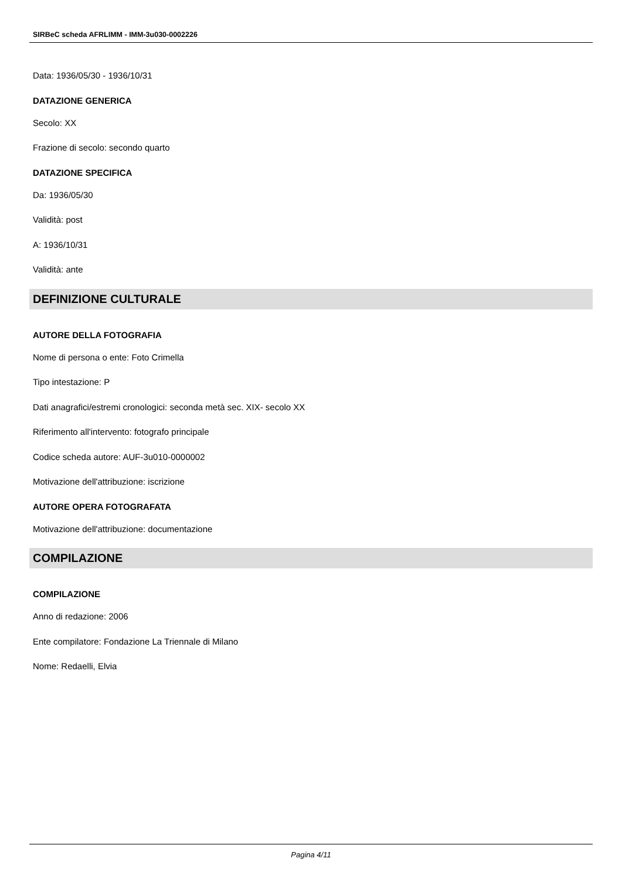SIRBeC scheda AFRLIMM - IMM-3u030-0002226
Data: 1936/05/30 - 1936/10/31
DATAZIONE GENERICA
Secolo: XX
Frazione di secolo: secondo quarto
DATAZIONE SPECIFICA
Da: 1936/05/30
Validità: post
A: 1936/10/31
Validità: ante
DEFINIZIONE CULTURALE
AUTORE DELLA FOTOGRAFIA
Nome di persona o ente: Foto Crimella
Tipo intestazione: P
Dati anagrafici/estremi cronologici: seconda metà sec. XIX- secolo XX
Riferimento all'intervento: fotografo principale
Codice scheda autore: AUF-3u010-0000002
Motivazione dell'attribuzione: iscrizione
AUTORE OPERA FOTOGRAFATA
Motivazione dell'attribuzione: documentazione
COMPILAZIONE
COMPILAZIONE
Anno di redazione: 2006
Ente compilatore: Fondazione La Triennale di Milano
Nome: Redaelli, Elvia
Pagina 4/11